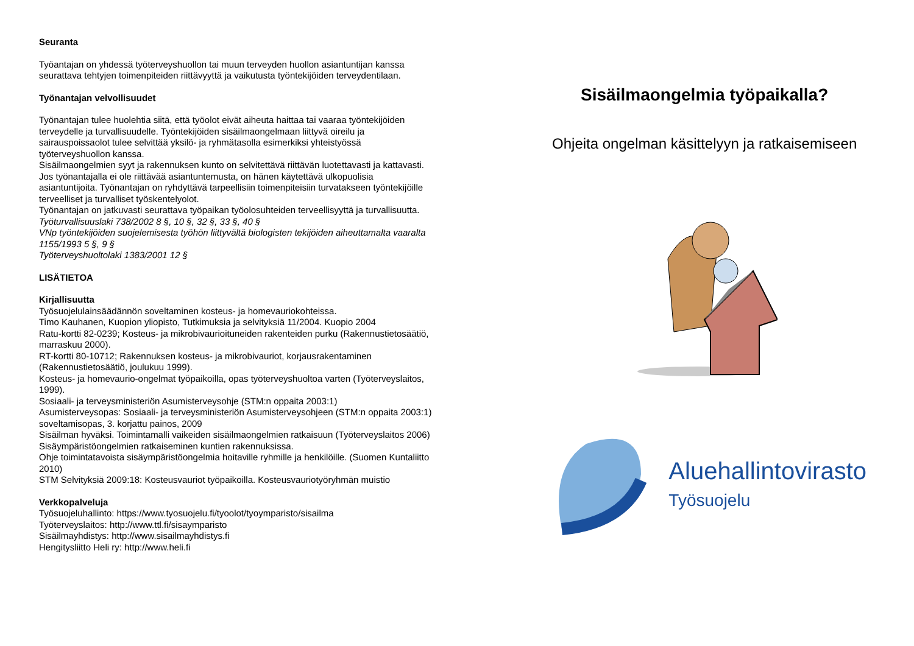Seuranta
Työantajan on yhdessä työterveyshuollon tai muun terveyden huollon asiantuntijan kanssa seurattava tehtyjen toimenpiteiden riittävyyttä ja vaikutusta työntekijöiden terveydentilaan.
Työnantajan velvollisuudet
Työnantajan tulee huolehtia siitä, että työolot eivät aiheuta haittaa tai vaaraa työntekijöiden terveydelle ja turvallisuudelle. Työntekijöiden sisäilmaongelmaan liittyvä oireilu ja sairauspoissaolot tulee selvittää yksilö- ja ryhmätasolla esimerkiksi yhteistyössä työterveyshuollon kanssa.
Sisäilmaongelmien syyt ja rakennuksen kunto on selvitettävä riittävän luotettavasti ja kattavasti. Jos työnantajalla ei ole riittävää asiantuntemusta, on hänen käytettävä ulkopuolisia asiantuntijoita. Työnantajan on ryhdyttävä tarpeellisiin toimenpiteisiin turvatakseen työntekijöille terveelliset ja turvalliset työskentelyolot.
Työnantajan on jatkuvasti seurattava työpaikan työolosuhteiden terveellisyyttä ja turvallisuutta.
Työturvallisuuslaki 738/2002 8 §, 10 §, 32 §, 33 §, 40 §
VNp työntekijöiden suojelemisesta työhön liittyvältä biologisten tekijöiden aiheuttamalta vaaralta 1155/1993 5 §, 9 §
Työterveyshuoltolaki 1383/2001 12 §
LISÄTIETOA
Kirjallisuutta
Työsuojelulainsäädännön soveltaminen kosteus- ja homevauriokohteissa.
Timo Kauhanen, Kuopion yliopisto, Tutkimuksia ja selvityksiä 11/2004. Kuopio 2004
Ratu-kortti 82-0239; Kosteus- ja mikrobivaurioituneiden rakenteiden purku (Rakennustietosäätiö, marraskuu 2000).
RT-kortti 80-10712; Rakennuksen kosteus- ja mikrobivauriot, korjausrakentaminen (Rakennustietosäätiö, joulukuu 1999).
Kosteus- ja homevaurio-ongelmat työpaikoilla, opas työterveyshuoltoa varten (Työterveyslaitos, 1999).
Sosiaali- ja terveysministeriön Asumisterveysohje (STM:n oppaita 2003:1)
Asumisterveysopas: Sosiaali- ja terveysministeriön Asumisterveysohjeen (STM:n oppaita 2003:1) soveltamisopas, 3. korjattu painos, 2009
Sisäilman hyväksi. Toimintamalli vaikeiden sisäilmaongelmien ratkaisuun (Työterveyslaitos 2006)
Sisäympäristöongelmien ratkaiseminen kuntien rakennuksissa.
Ohje toimintatavoista sisäympäristöongelmia hoitaville ryhmille ja henkilöille. (Suomen Kuntaliitto 2010)
STM Selvityksiä 2009:18: Kosteusvauriot työpaikoilla. Kosteusvauriotyöryhmän muistio
Verkkopalveluja
Työsuojeluhallinto: https://www.tyosuojelu.fi/tyoolot/tyoymparisto/sisailma
Työterveyslaitos: http://www.ttl.fi/sisaymparisto
Sisäilmayhdistys: http://www.sisailmayhdistys.fi
Hengitysliitto Heli ry: http://www.heli.fi
Sisäilmaongelmia työpaikalla?
Ohjeita ongelman käsittelyyn ja ratkaisemiseen
Aluehallintovirasto
Työsuojelu